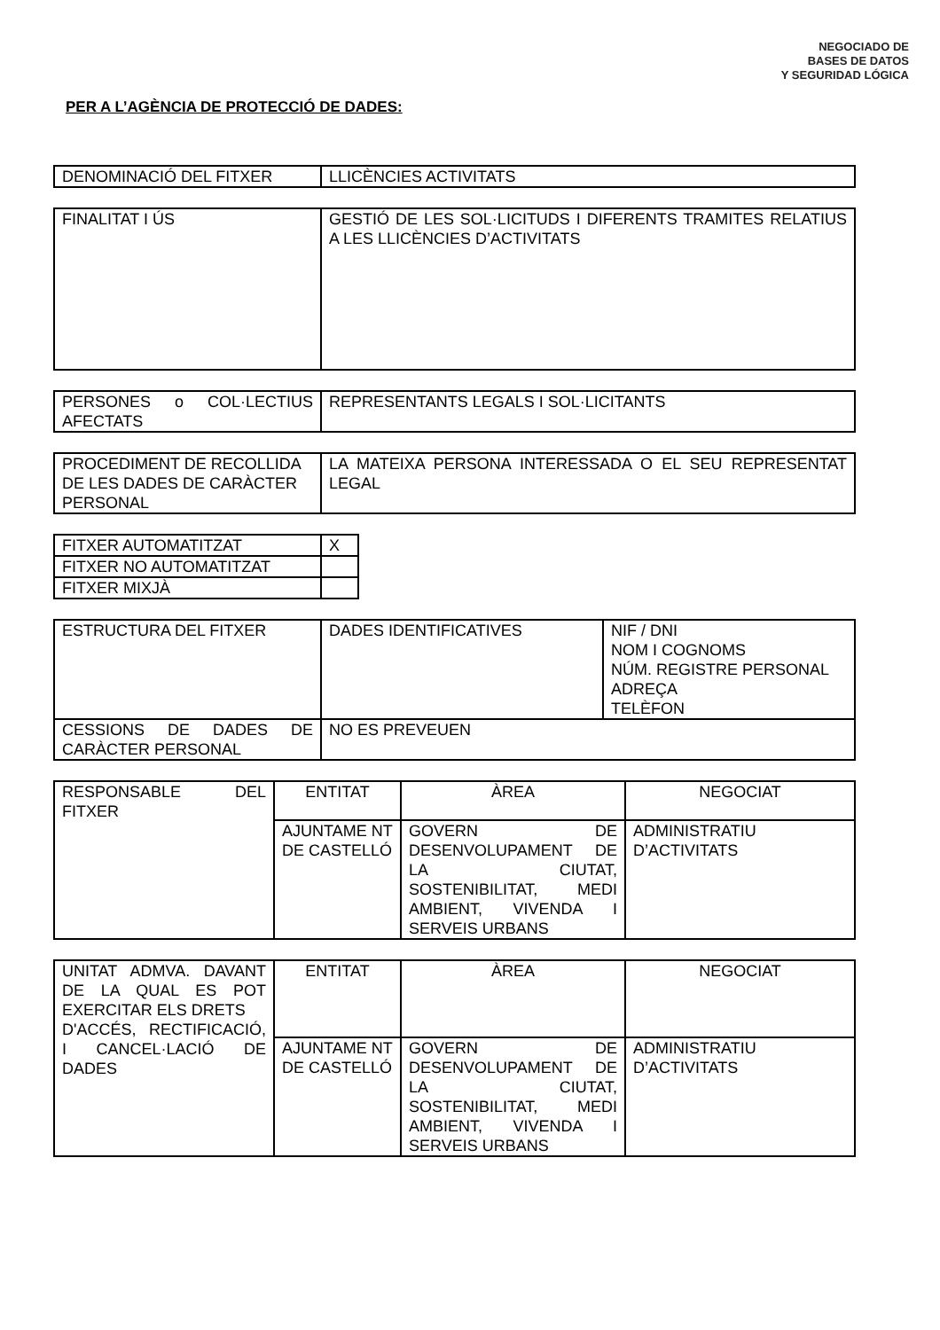NEGOCIADO DE
BASES DE DATOS
Y SEGURIDAD LÓGICA
PER A L’AGÈNCIA DE PROTECCIÓ DE DADES:
| DENOMINACIÓ DEL FITXER | LLICÈNCIES ACTIVITATS |
| FINALITAT I ÚS | GESTIÓ DE LES SOL·LICITUDS I DIFERENTS TRAMITES RELATIUS A LES LLICÈNCIES D’ACTIVITATS |
| PERSONES o COL·LECTIUS AFECTATS | REPRESENTANTS LEGALS I SOL·LICITANTS |
| PROCEDIMENT DE RECOLLIDA DE LES DADES DE CARÀCTER PERSONAL | LA MATEIXA PERSONA INTERESSADA O EL SEU REPRESENTAT LEGAL |
| FITXER AUTOMATITZAT | X |
| FITXER NO AUTOMATITZAT | |
| FITXER MIXJÀ | |
| ESTRUCTURA DEL FITXER | DADES IDENTIFICATIVES | NIF / DNI NOM I COGNOMS NÚM. REGISTRE PERSONAL ADREÇA TELÈFON |
| CESSIONS DE DADES DE CARÀCTER PERSONAL | NO ES PREVEUEN | |
| RESPONSABLE DEL FITXER | ENTITAT | ÀREA | NEGOCIAT |
| | AJUNTAME NT DE CASTELLÓ | GOVERN DE DESENVOLUPAMENT DE LA CIUTAT, SOSTENIBILITAT, MEDI AMBIENT, VIVENDA I SERVEIS URBANS | ADMINISTRATIU D’ACTIVITATS |
| UNITAT ADMVA. DAVANT DE LA QUAL ES POT EXERCITAR ELS DRETS D'ACCÉS, RECTIFICACIÓ, I CANCEL·LACIÓ DE DADES | ENTITAT | ÀREA | NEGOCIAT |
| | AJUNTAME NT DE CASTELLÓ | GOVERN DE DESENVOLUPAMENT DE LA CIUTAT, SOSTENIBILITAT, MEDI AMBIENT, VIVENDA I SERVEIS URBANS | ADMINISTRATIU D’ACTIVITATS |